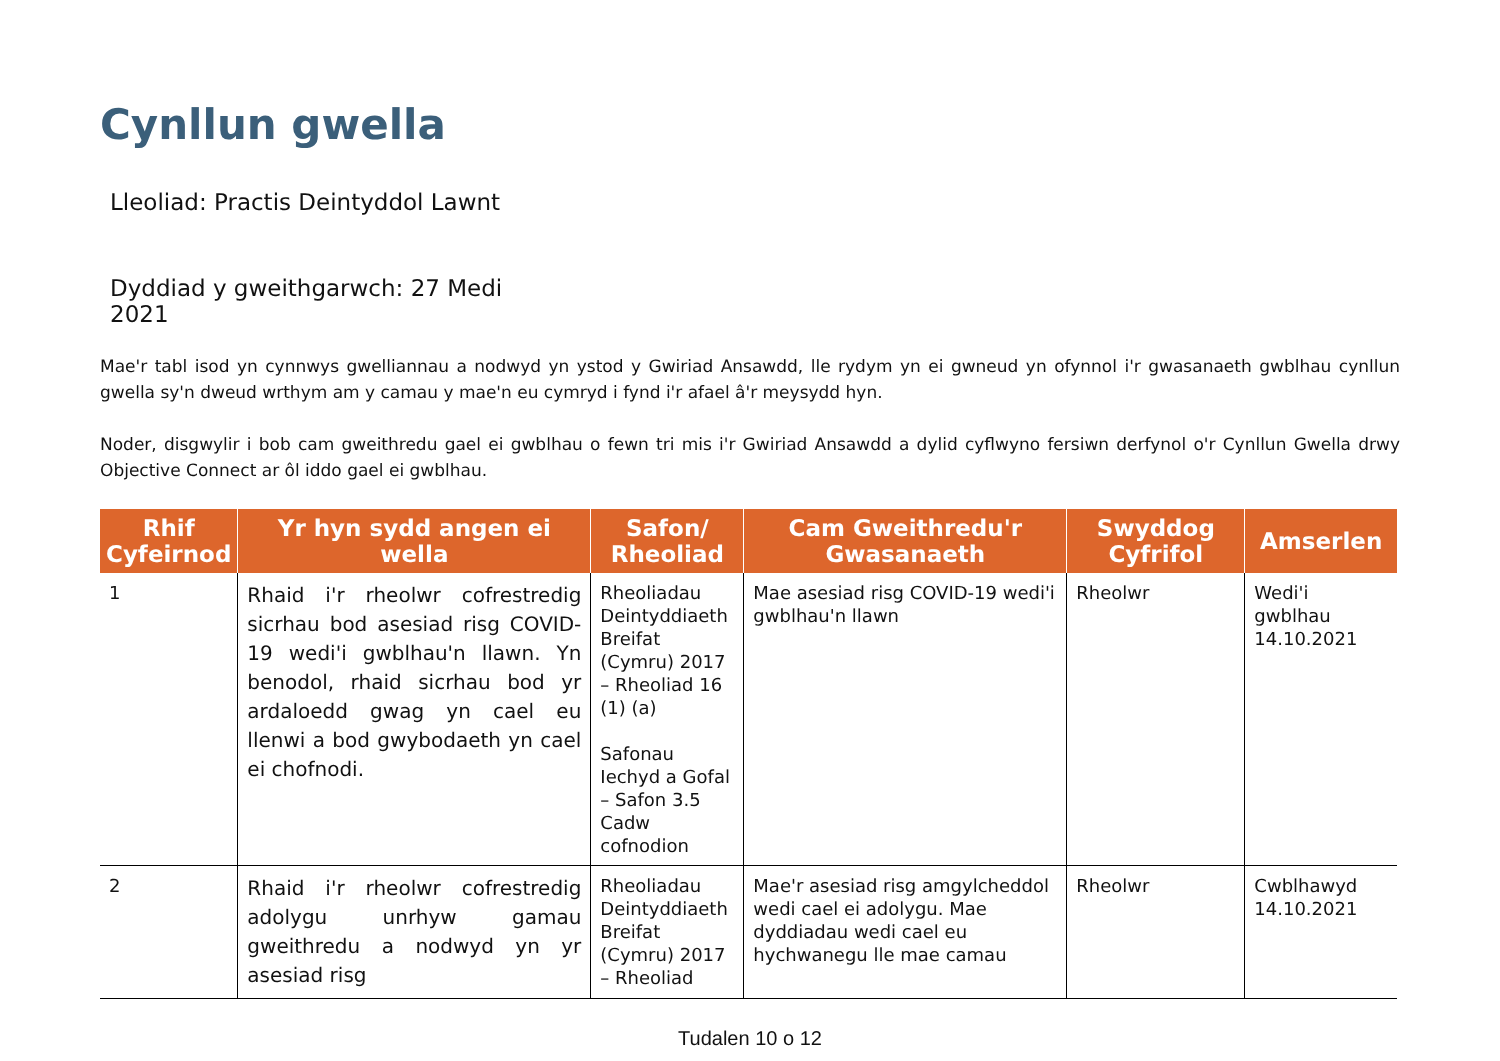Cynllun gwella
Lleoliad: Practis Deintyddol Lawnt
Dyddiad y gweithgarwch: 27 Medi 2021
Mae'r tabl isod yn cynnwys gwelliannau a nodwyd yn ystod y Gwiriad Ansawdd, lle rydym yn ei gwneud yn ofynnol i'r gwasanaeth gwblhau cynllun gwella sy'n dweud wrthym am y camau y mae'n eu cymryd i fynd i'r afael â'r meysydd hyn.
Noder, disgwylir i bob cam gweithredu gael ei gwblhau o fewn tri mis i'r Gwiriad Ansawdd a dylid cyflwyno fersiwn derfynol o'r Cynllun Gwella drwy Objective Connect ar ôl iddo gael ei gwblhau.
| Rhif Cyfeirnod | Yr hyn sydd angen ei wella | Safon/ Rheoliad | Cam Gweithredu'r Gwasanaeth | Swyddog Cyfrifol | Amserlen |
| --- | --- | --- | --- | --- | --- |
| 1 | Rhaid i'r rheolwr cofrestredig sicrhau bod asesiad risg COVID-19 wedi'i gwblhau'n llawn. Yn benodol, rhaid sicrhau bod yr ardaloedd gwag yn cael eu llenwi a bod gwybodaeth yn cael ei chofnodi. | Rheoliadau Deintyddiaeth Breifat (Cymru) 2017 – Rheoliad 16 (1) (a) Safonau Iechyd a Gofal – Safon 3.5 Cadw cofnodion | Mae asesiad risg COVID-19 wedi'i gwblhau'n llawn | Rheolwr | Wedi'i gwblhau 14.10.2021 |
| 2 | Rhaid i'r rheolwr cofrestredig adolygu unrhyw gamau gweithredu a nodwyd yn yr asesiad risg | Rheoliadau Deintyddiaeth Breifat (Cymru) 2017 – Rheoliad | Mae'r asesiad risg amgylcheddol wedi cael ei adolygu. Mae dyddiadau wedi cael eu hychwanegu lle mae camau | Rheolwr | Cwblhawyd 14.10.2021 |
Tudalen 10 o 12